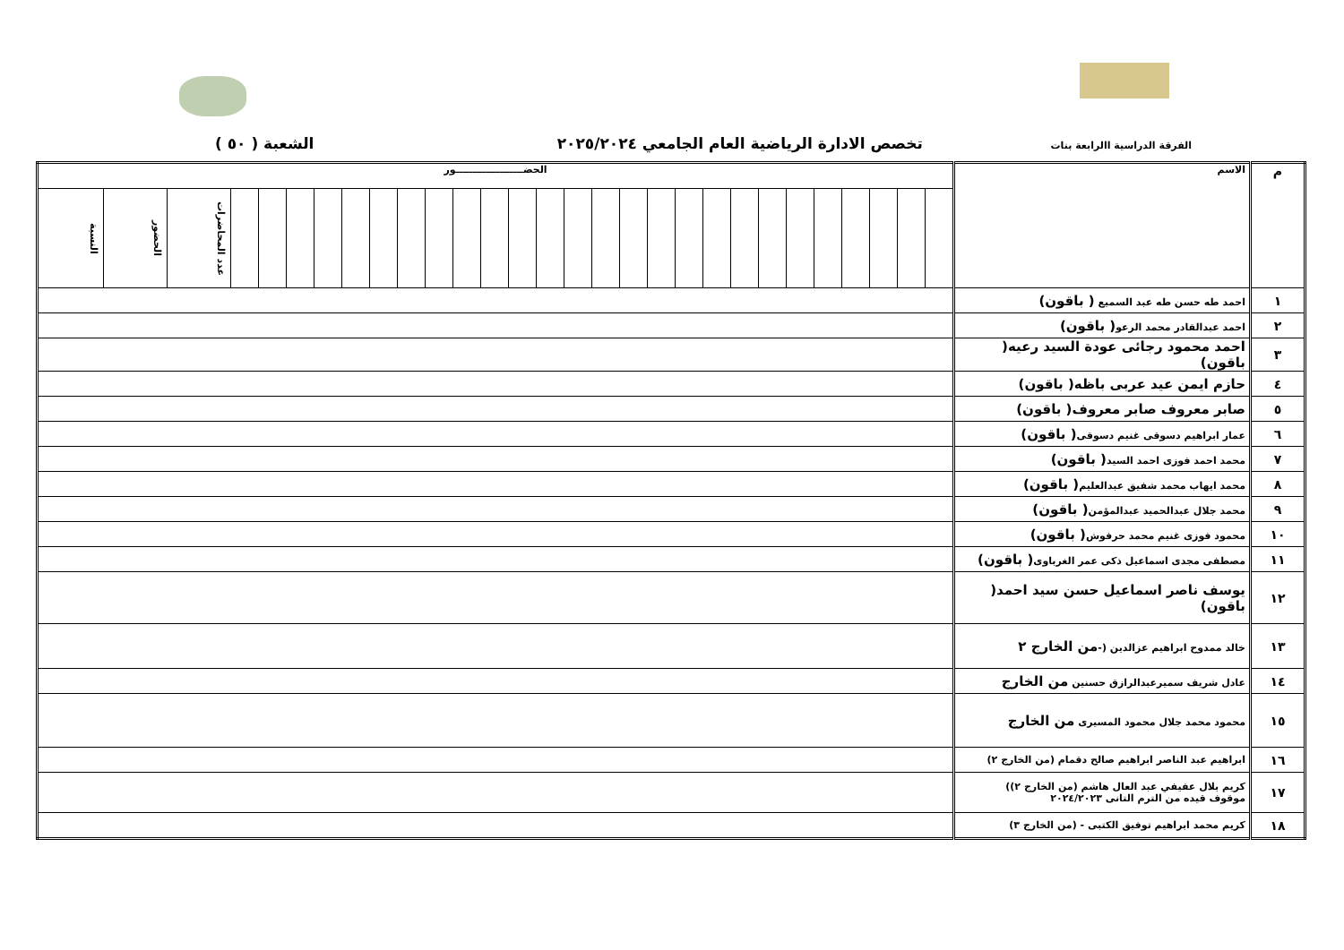الفرقة الدراسية االرابعة بنات تخصص الادارة الرياضية العام الجامعي ٢٠٢٥/٢٠٢٤ الشعبة ( ٥٠ )
| م | الاسم | الحضــــــــــــــــــــور | | | | | | | | | | | | | | | | | | | | | | | | | | | | |
| --- | --- | --- | --- | --- | --- | --- | --- | --- | --- | --- | --- | --- | --- | --- | --- | --- | --- | --- | --- | --- | --- | --- | --- | --- | --- | --- | --- | --- | --- | --- |
| | | | | | | | | | | | | | | | | | | | | | | | | | | | | عدد المحاضرات | الحضور | النسبة |
| ١ | احمد طه حسن طه عبد السميع ( باقون) | | | | | | | | | | | | | | | | | | | | | | | | | | | | | |
| ٢ | احمد عبدالقادر محمد الرعو ( باقون) | | | | | | | | | | | | | | | | | | | | | | | | | | | | | |
| ٣ | احمد محمود رجائى عودة السيد رعيه( باقون) | | | | | | | | | | | | | | | | | | | | | | | | | | | | | |
| ٤ | حازم ايمن عيد عربى باظه( باقون) | | | | | | | | | | | | | | | | | | | | | | | | | | | | | |
| ٥ | صابر معروف صابر معروف( باقون) | | | | | | | | | | | | | | | | | | | | | | | | | | | | | |
| ٦ | عمار ابراهيم دسوقى غنيم دسوقى ( باقون) | | | | | | | | | | | | | | | | | | | | | | | | | | | | | |
| ٧ | محمد احمد فوزى احمد السيد ( باقون) | | | | | | | | | | | | | | | | | | | | | | | | | | | | | |
| ٨ | محمد ايهاب محمد شفيق عبدالعليم ( باقون) | | | | | | | | | | | | | | | | | | | | | | | | | | | | | |
| ٩ | محمد جلال عبدالحميد عبدالمؤمن ( باقون) | | | | | | | | | | | | | | | | | | | | | | | | | | | | | |
| ١٠ | محمود فوزى غنيم محمد حرفوش ( باقون) | | | | | | | | | | | | | | | | | | | | | | | | | | | | | |
| ١١ | مصطفى مجدى اسماعيل ذكى عمر الغرباوى ( باقون) | | | | | | | | | | | | | | | | | | | | | | | | | | | | | |
| ١٢ | يوسف ناصر اسماعيل حسن سيد احمد( باقون) | | | | | | | | | | | | | | | | | | | | | | | | | | | | | |
| ١٣ | خالد ممدوح ابراهيم عزالدين (- من الخارج ٢ | | | | | | | | | | | | | | | | | | | | | | | | | | | | | |
| ١٤ | عادل شريف سميرعبدالرازق حسنين من الخارج | | | | | | | | | | | | | | | | | | | | | | | | | | | | | |
| ١٥ | محمود محمد جلال محمود المسيرى من الخارج | | | | | | | | | | | | | | | | | | | | | | | | | | | | | |
| ١٦ | ابراهيم عبد الناصر ابراهيم صالح دقمام (من الخارج ٢) | | | | | | | | | | | | | | | | | | | | | | | | | | | | | |
| ١٧ | كريم بلال عفيفي عبد العال هاشم (من الخارج ٢)) موقوف قيده من الترم التانى ٢٠٢٤/٢٠٢٣ | | | | | | | | | | | | | | | | | | | | | | | | | | | | | |
| ١٨ | كريم محمد ابراهيم توفيق الكتبى - (من الخارج ٣) | | | | | | | | | | | | | | | | | | | | | | | | | | | | | |